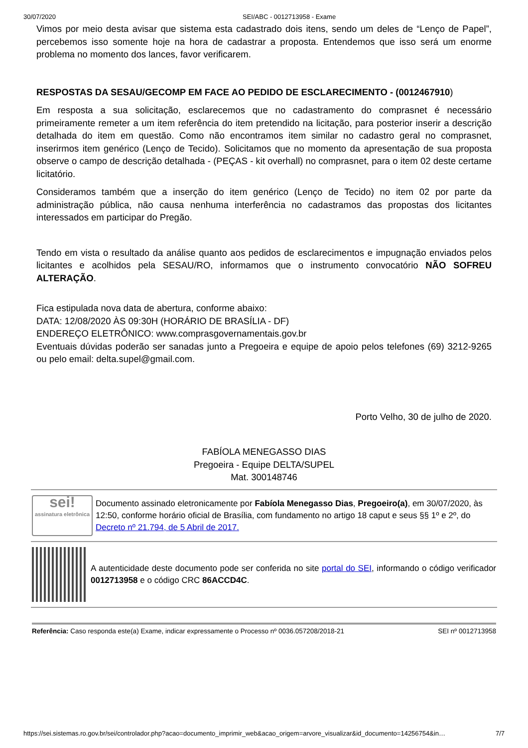30/07/2020 SEI/ABC - 0012713958 - Exame
Vimos por meio desta avisar que sistema esta cadastrado dois itens, sendo um deles de “Lenço de Papel”, percebemos isso somente hoje na hora de cadastrar a proposta. Entendemos que isso será um enorme problema no momento dos lances, favor verificarem.
RESPOSTAS DA SESAU/GECOMP EM FACE AO PEDIDO DE ESCLARECIMENTO - (0012467910)
Em resposta a sua solicitação, esclarecemos que no cadastramento do comprasnet é necessário primeiramente remeter a um item referência do item pretendido na licitação, para posterior inserir a descrição detalhada do item em questão. Como não encontramos item similar no cadastro geral no comprasnet, inserirmos item genérico (Lenço de Tecido). Solicitamos que no momento da apresentação de sua proposta observe o campo de descrição detalhada - (PEÇAS - kit overhall) no comprasnet, para o item 02 deste certame licitatório.
Consideramos também que a inserção do item genérico (Lenço de Tecido) no item 02 por parte da administração pública, não causa nenhuma interferência no cadastramos das propostas dos licitantes interessados em participar do Pregão.
Tendo em vista o resultado da análise quanto aos pedidos de esclarecimentos e impugnação enviados pelos licitantes e acolhidos pela SESAU/RO, informamos que o instrumento convocatório NÃO SOFREU ALTERAÇÃO.
Fica estipulada nova data de abertura, conforme abaixo:
DATA: 12/08/2020 ÀS 09:30H (HORÁRIO DE BRASÍLIA - DF)
ENDEREÇO ELETRÔNICO: www.comprasgovernamentais.gov.br
Eventuais dúvidas poderão ser sanadas junto a Pregoeira e equipe de apoio pelos telefones (69) 3212-9265 ou pelo email: delta.supel@gmail.com.
Porto Velho, 30 de julho de 2020.
FABÍOLA MENEGASSO DIAS
Pregoeira - Equipe DELTA/SUPEL
Mat. 300148746
sei!
assinatura eletrônica
Documento assinado eletronicamente por Fabíola Menegasso Dias, Pregoeiro(a), em 30/07/2020, às 12:50, conforme horário oficial de Brasília, com fundamento no artigo 18 caput e seus §§ 1º e 2º, do Decreto nº 21.794, de 5 Abril de 2017.
A autenticidade deste documento pode ser conferida no site portal do SEI, informando o código verificador 0012713958 e o código CRC 86ACCD4C.
Referência: Caso responda este(a) Exame, indicar expressamente o Processo nº 0036.057208/2018-21 SEI nº 0012713958
https://sei.sistemas.ro.gov.br/sei/controlador.php?acao=documento_imprimir_web&acao_origem=arvore_visualizar&id_documento=14256754&in… 7/7